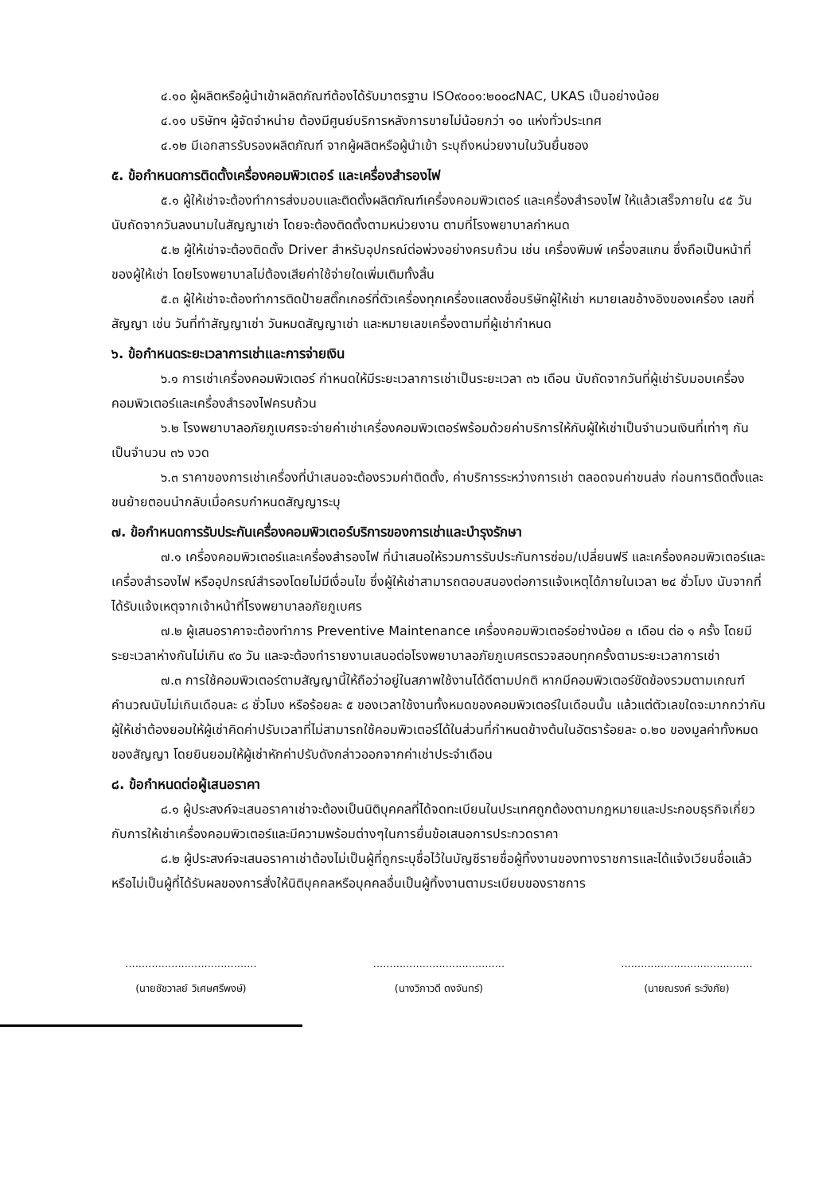๔.๑๐ ผู้ผลิตหรือผู้นำเข้าผลิตภัณฑ์ต้องได้รับมาตรฐาน ISO๙๐๐๑:๒๐๐๘NAC, UKAS เป็นอย่างน้อย
๔.๑๑ บริษัทฯ ผู้จัดจำหน่าย ต้องมีศูนย์บริการหลังการขายไม่น้อยกว่า ๑๐ แห่งทั่วประเทศ
๔.๑๒ มีเอกสารรับรองผลิตภัณฑ์ จากผู้ผลิตหรือผู้นำเข้า ระบุถึงหน่วยงานในวันยื่นซอง
๕. ข้อกำหนดการติดตั้งเครื่องคอมพิวเตอร์ และเครื่องสำรองไฟ
๕.๑ ผู้ให้เช่าจะต้องทำการส่งมอบและติดตั้งผลิตภัณฑ์เครื่องคอมพิวเตอร์ และเครื่องสำรองไฟ ให้แล้วเสร็จภายใน ๔๕ วัน นับถัดจากวันลงนามในสัญญาเช่า โดยจะต้องติดตั้งตามหน่วยงาน ตามที่โรงพยาบาลกำหนด
๕.๒ ผู้ให้เช่าจะต้องติดตั้ง Driver สำหรับอุปกรณ์ต่อพ่วงอย่างครบถ้วน เช่น เครื่องพิมพ์ เครื่องสแกน ซึ่งถือเป็นหน้าที่ของผู้ให้เช่า โดยโรงพยาบาลไม่ต้องเสียค่าใช้จ่ายใดเพิ่มเติมทั้งสิ้น
๕.๓ ผู้ให้เช่าจะต้องทำการติดป้ายสติ๊กเกอร์ที่ตัวเครื่องทุกเครื่องแสดงชื่อบริษัทผู้ให้เช่า หมายเลขอ้างอิงของเครื่อง เลขที่สัญญา เช่น วันที่ทำสัญญาเช่า วันหมดสัญญาเช่า และหมายเลขเครื่องตามที่ผู้เช่ากำหนด
๖. ข้อกำหนดระยะเวลาการเช่าและการจ่ายเงิน
๖.๑ การเช่าเครื่องคอมพิวเตอร์ กำหนดให้มีระยะเวลาการเช่าเป็นระยะเวลา ๓๖ เดือน นับถัดจากวันที่ผู้เช่ารับมอบเครื่องคอมพิวเตอร์และเครื่องสำรองไฟครบถ้วน
๖.๒ โรงพยาบาลอภัยภูเบศรจะจ่ายค่าเช่าเครื่องคอมพิวเตอร์พร้อมด้วยค่าบริการให้กับผู้ให้เช่าเป็นจำนวนเงินที่เท่าๆ กันเป็นจำนวน ๓๖ งวด
๖.๓ ราคาของการเช่าเครื่องที่นำเสนอจะต้องรวมค่าติดตั้ง, ค่าบริการระหว่างการเช่า ตลอดจนค่าขนส่ง ก่อนการติดตั้งและขนย้ายตอนนำกลับเมื่อครบกำหนดสัญญาระบุ
๗. ข้อกำหนดการรับประกันเครื่องคอมพิวเตอร์บริการของการเช่าและบำรุงรักษา
๗.๑ เครื่องคอมพิวเตอร์และเครื่องสำรองไฟ ที่นำเสนอให้รวมการรับประกันการซ่อม/เปลี่ยนฟรี และเครื่องคอมพิวเตอร์และเครื่องสำรองไฟ หรืออุปกรณ์สำรองโดยไม่มีเงื่อนไข ซึ่งผู้ให้เช่าสามารถตอบสนองต่อการแจ้งเหตุได้ภายในเวลา ๒๔ ชั่วโมง นับจากที่ได้รับแจ้งเหตุจากเจ้าหน้าที่โรงพยาบาลอภัยภูเบศร
๗.๒ ผู้เสนอราคาจะต้องทำการ Preventive Maintenance เครื่องคอมพิวเตอร์อย่างน้อย ๓ เดือน ต่อ ๑ ครั้ง โดยมีระยะเวลาห่างกันไม่เกิน ๙๐ วัน และจะต้องทำรายงานเสนอต่อโรงพยาบาลอภัยภูเบศรตรวจสอบทุกครั้งตามระยะเวลาการเช่า
๗.๓ การใช้คอมพิวเตอร์ตามสัญญานี้ให้ถือว่าอยู่ในสภาพใช้งานได้ดีตามปกติ หากมีคอมพิวเตอร์ขัดข้องรวมตามเกณฑ์คำนวณนับไม่เกินเดือนละ ๘ ชั่วโมง หรือร้อยละ ๕ ของเวลาใช้งานทั้งหมดของคอมพิวเตอร์ในเดือนนั้น แล้วแต่ตัวเลขใดจะมากกว่ากัน ผู้ให้เช่าต้องยอมให้ผู้เช่าคิดค่าปรับเวลาที่ไม่สามารถใช้คอมพิวเตอร์ได้ในส่วนที่กำหนดข้างต้นในอัตราร้อยละ ๐.๒๐ ของมูลค่าทั้งหมดของสัญญา โดยยินยอมให้ผู้เช่าหักค่าปรับดังกล่าวออกจากค่าเช่าประจำเดือน
๘. ข้อกำหนดต่อผู้เสนอราคา
๘.๑ ผู้ประสงค์จะเสนอราคาเช่าจะต้องเป็นนิติบุคคลที่ได้จดทะเบียนในประเทศถูกต้องตามกฎหมายและประกอบธุรกิจเกี่ยวกับการให้เช่าเครื่องคอมพิวเตอร์และมีความพร้อมต่างๆในการยื่นข้อเสนอการประกวดราคา
๘.๒ ผู้ประสงค์จะเสนอราคาเช่าต้องไม่เป็นผู้ที่ถูกระบุชื่อไว้ในบัญชีรายชื่อผู้ทิ้งงานของทางราชการและได้แจ้งเวียนชื่อแล้วหรือไม่เป็นผู้ที่ได้รับผลของการสั่งให้นิติบุคคลหรือบุคคลอื่นเป็นผู้ทิ้งงานตามระเบียบของราชการ
........................................
(นายชัชวาลย์ วิเศษศรีพงษ์)
........................................
(นางวิภาวดี ดงจันทร์)
........................................
(นายณรงค์ ระวังภัย)